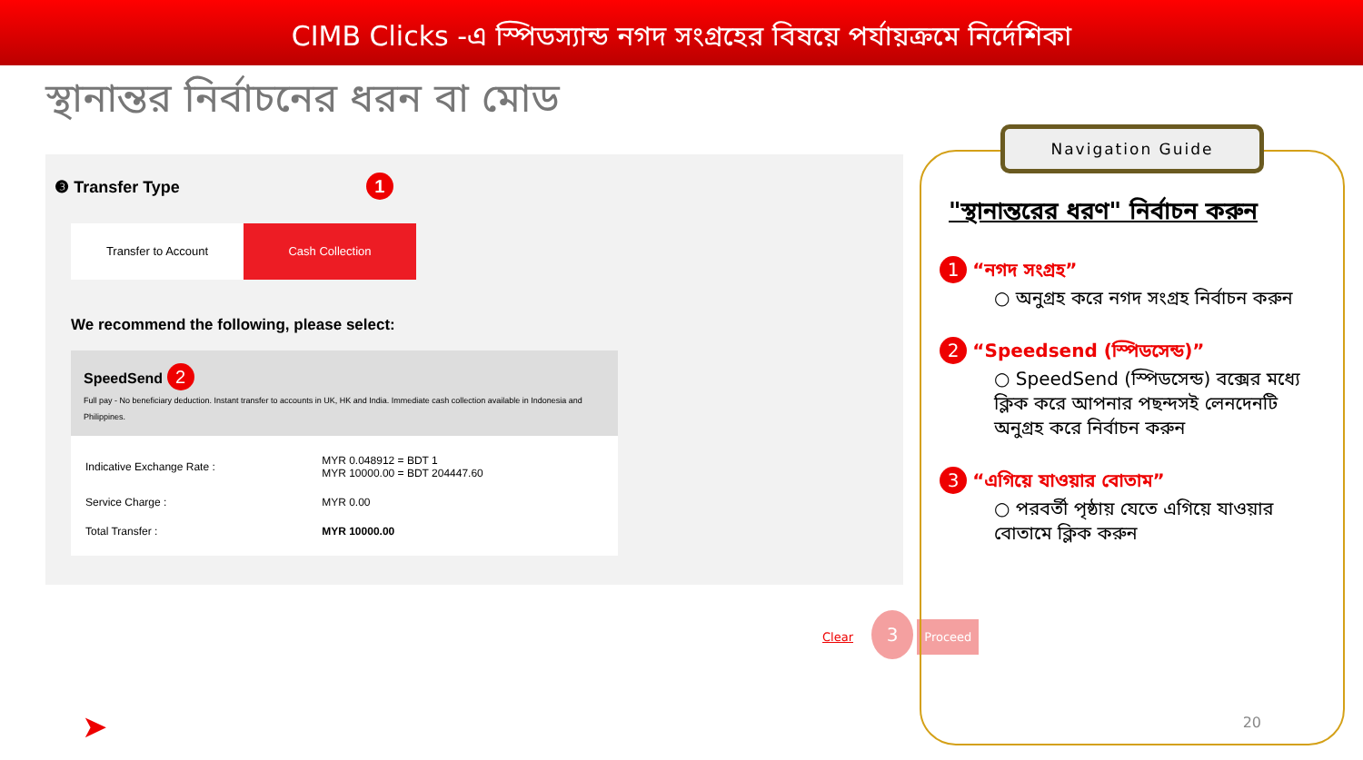CIMB Clicks -এ স্পিডস্যান্ড নগদ সংগ্রহের বিষয়ে পর্যায়ক্রমে নির্দেশিকা
স্থানান্তর নির্বাচনের ধরন বা মোড
❸ Transfer Type 1
Transfer to Account Cash Collection
We recommend the following, please select:
SpeedSend 2
Full pay - No beneficiary deduction. Instant transfer to accounts in UK, HK and India. Immediate cash collection available in Indonesia and Philippines.
| Indicative Exchange Rate : | MYR 0.048912 = BDT 1 MYR 10000.00 = BDT 204447.60 |
| Service Charge : | MYR 0.00 |
| Total Transfer : | MYR 10000.00 |
Clear 3 Proceed
➤
Navigation Guide
"স্থানান্তরের ধরণ" নির্বাচন করুন
1 “নগদ সংগ্রহ”
○ অনুগ্রহ করে নগদ সংগ্রহ নির্বাচন করুন
2 “Speedsend (স্পিডসেন্ড)”
○ SpeedSend (স্পিডসেন্ড) বক্সের মধ্যে ক্লিক করে আপনার পছন্দসই লেনদেনটি অনুগ্রহ করে নির্বাচন করুন
3 “এগিয়ে যাওয়ার বোতাম”
○ পরবর্তী পৃষ্ঠায় যেতে এগিয়ে যাওয়ার বোতামে ক্লিক করুন
20